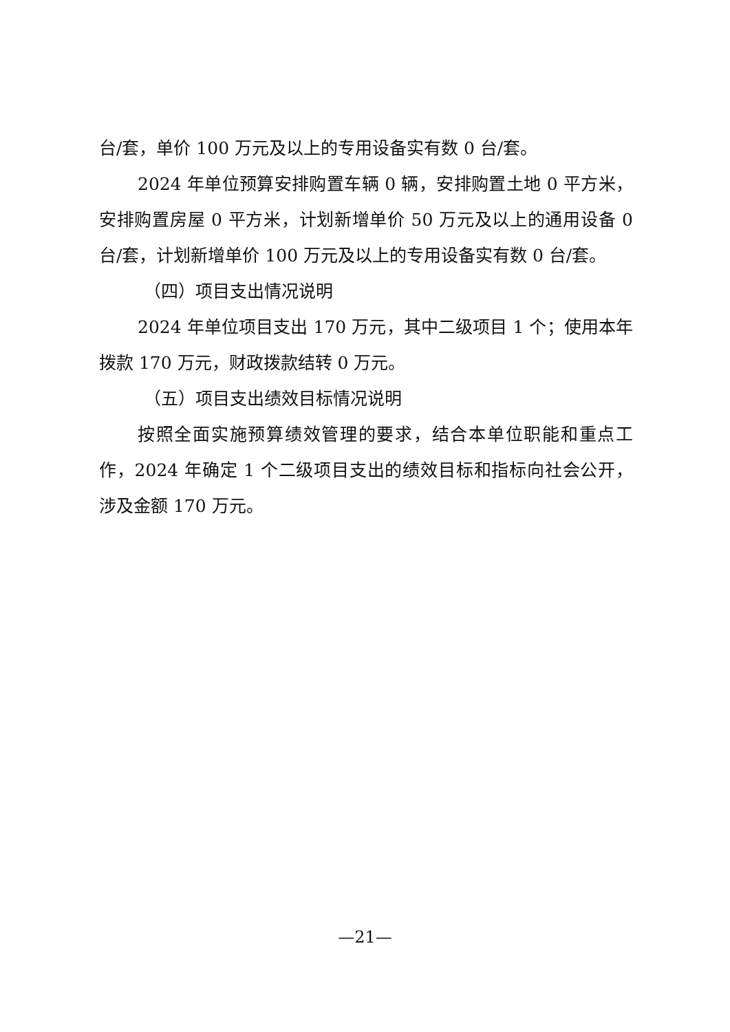台/套，单价 100 万元及以上的专用设备实有数 0 台/套。
2024 年单位预算安排购置车辆 0 辆，安排购置土地 0 平方米，安排购置房屋 0 平方米，计划新增单价 50 万元及以上的通用设备 0 台/套，计划新增单价 100 万元及以上的专用设备实有数 0 台/套。
（四）项目支出情况说明
2024 年单位项目支出 170 万元，其中二级项目 1 个；使用本年拨款 170 万元，财政拨款结转 0 万元。
（五）项目支出绩效目标情况说明
按照全面实施预算绩效管理的要求，结合本单位职能和重点工作，2024 年确定 1 个二级项目支出的绩效目标和指标向社会公开，涉及金额 170 万元。
—21—